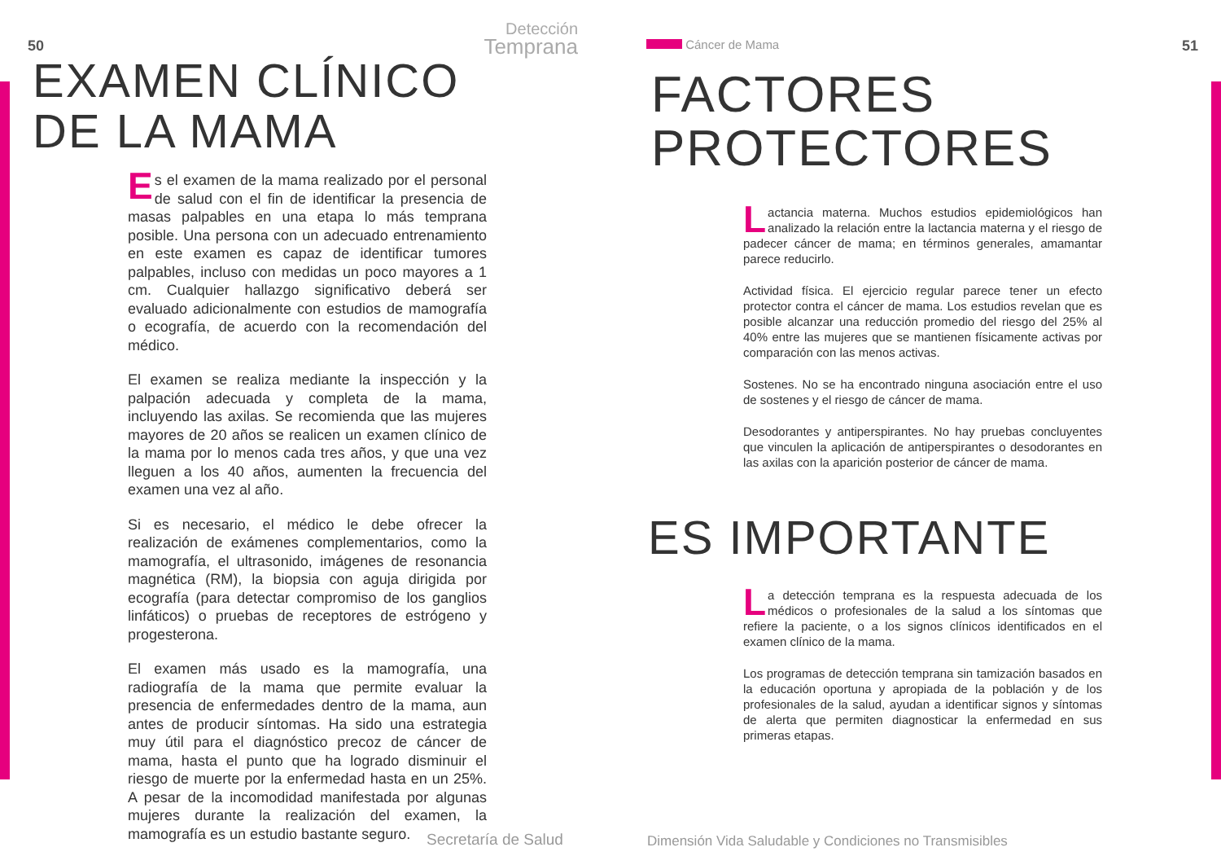50
Detección
Temprana
EXAMEN CLÍNICO
DE LA MAMA
Es el examen de la mama realizado por el personal de salud con el fin de identificar la presencia de masas palpables en una etapa lo más temprana posible. Una persona con un adecuado entrenamiento en este examen es capaz de identificar tumores palpables, incluso con medidas un poco mayores a 1 cm. Cualquier hallazgo significativo deberá ser evaluado adicionalmente con estudios de mamografía o ecografía, de acuerdo con la recomendación del médico.
El examen se realiza mediante la inspección y la palpación adecuada y completa de la mama, incluyendo las axilas. Se recomienda que las mujeres mayores de 20 años se realicen un examen clínico de la mama por lo menos cada tres años, y que una vez lleguen a los 40 años, aumenten la frecuencia del examen una vez al año.
Si es necesario, el médico le debe ofrecer la realización de exámenes complementarios, como la mamografía, el ultrasonido, imágenes de resonancia magnética (RM), la biopsia con aguja dirigida por ecografía (para detectar compromiso de los ganglios linfáticos) o pruebas de receptores de estrógeno y progesterona.
El examen más usado es la mamografía, una radiografía de la mama que permite evaluar la presencia de enfermedades dentro de la mama, aun antes de producir síntomas. Ha sido una estrategia muy útil para el diagnóstico precoz de cáncer de mama, hasta el punto que ha logrado disminuir el riesgo de muerte por la enfermedad hasta en un 25%. A pesar de la incomodidad manifestada por algunas mujeres durante la realización del examen, la mamografía es un estudio bastante seguro.
Secretaría de Salud
Cáncer de Mama
51
FACTORES
PROTECTORES
Lactancia materna. Muchos estudios epidemiológicos han analizado la relación entre la lactancia materna y el riesgo de padecer cáncer de mama; en términos generales, amamantar parece reducirlo.
Actividad física. El ejercicio regular parece tener un efecto protector contra el cáncer de mama. Los estudios revelan que es posible alcanzar una reducción promedio del riesgo del 25% al 40% entre las mujeres que se mantienen físicamente activas por comparación con las menos activas.
Sostenes. No se ha encontrado ninguna asociación entre el uso de sostenes y el riesgo de cáncer de mama.
Desodorantes y antiperspirantes. No hay pruebas concluyentes que vinculen la aplicación de antiperspirantes o desodorantes en las axilas con la aparición posterior de cáncer de mama.
ES IMPORTANTE
La detección temprana es la respuesta adecuada de los médicos o profesionales de la salud a los síntomas que refiere la paciente, o a los signos clínicos identificados en el examen clínico de la mama.
Los programas de detección temprana sin tamización basados en la educación oportuna y apropiada de la población y de los profesionales de la salud, ayudan a identificar signos y síntomas de alerta que permiten diagnosticar la enfermedad en sus primeras etapas.
Dimensión Vida Saludable y Condiciones no Transmisibles